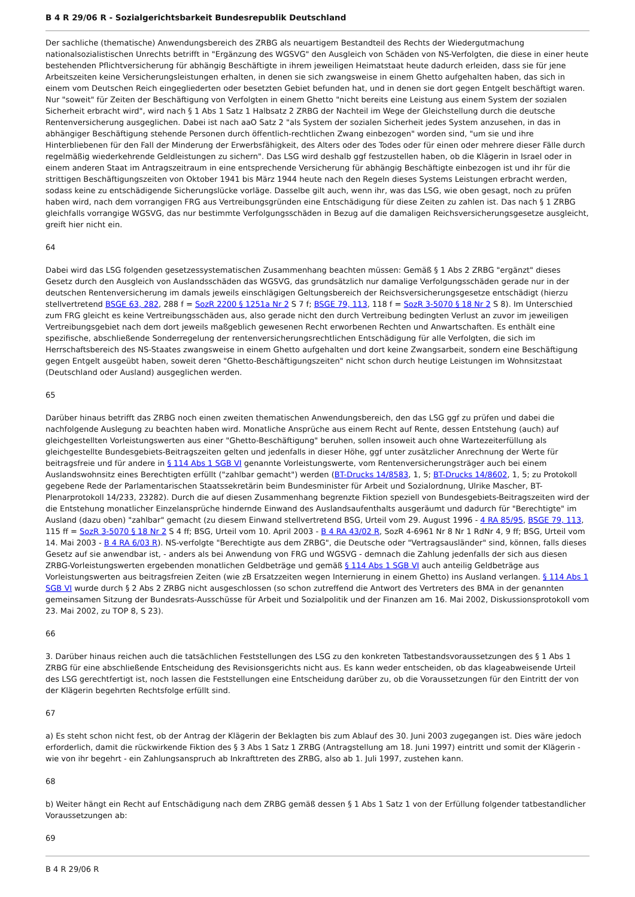B 4 R 29/06 R - Sozialgerichtsbarkeit Bundesrepublik Deutschland
Der sachliche (thematische) Anwendungsbereich des ZRBG als neuartigem Bestandteil des Rechts der Wiedergutmachung nationalsozialistischen Unrechts betrifft in "Ergänzung des WGSVG" den Ausgleich von Schäden von NS-Verfolgten, die diese in einer heute bestehenden Pflichtversicherung für abhängig Beschäftigte in ihrem jeweiligen Heimatstaat heute dadurch erleiden, dass sie für jene Arbeitszeiten keine Versicherungsleistungen erhalten, in denen sie sich zwangsweise in einem Ghetto aufgehalten haben, das sich in einem vom Deutschen Reich eingegliederten oder besetzten Gebiet befunden hat, und in denen sie dort gegen Entgelt beschäftigt waren. Nur "soweit" für Zeiten der Beschäftigung von Verfolgten in einem Ghetto "nicht bereits eine Leistung aus einem System der sozialen Sicherheit erbracht wird", wird nach § 1 Abs 1 Satz 1 Halbsatz 2 ZRBG der Nachteil im Wege der Gleichstellung durch die deutsche Rentenversicherung ausgeglichen. Dabei ist nach aaO Satz 2 "als System der sozialen Sicherheit jedes System anzusehen, in das in abhängiger Beschäftigung stehende Personen durch öffentlich-rechtlichen Zwang einbezogen" worden sind, "um sie und ihre Hinterbliebenen für den Fall der Minderung der Erwerbsfähigkeit, des Alters oder des Todes oder für einen oder mehrere dieser Fälle durch regelmäßig wiederkehrende Geldleistungen zu sichern". Das LSG wird deshalb ggf festzustellen haben, ob die Klägerin in Israel oder in einem anderen Staat im Antragszeitraum in eine entsprechende Versicherung für abhängig Beschäftigte einbezogen ist und ihr für die strittigen Beschäftigungszeiten von Oktober 1941 bis März 1944 heute nach den Regeln dieses Systems Leistungen erbracht werden, sodass keine zu entschädigende Sicherungslücke vorläge. Dasselbe gilt auch, wenn ihr, was das LSG, wie oben gesagt, noch zu prüfen haben wird, nach dem vorrangigen FRG aus Vertreibungsgründen eine Entschädigung für diese Zeiten zu zahlen ist. Das nach § 1 ZRBG gleichfalls vorrangige WGSVG, das nur bestimmte Verfolgungsschäden in Bezug auf die damaligen Reichsversicherungsgesetze ausgleicht, greift hier nicht ein.
64
Dabei wird das LSG folgenden gesetzessystematischen Zusammenhang beachten müssen: Gemäß § 1 Abs 2 ZRBG "ergänzt" dieses Gesetz durch den Ausgleich von Auslandsschäden das WGSVG, das grundsätzlich nur damalige Verfolgungsschäden gerade nur in der deutschen Rentenversicherung im damals jeweils einschlägigen Geltungsbereich der Reichsversicherungsgesetze entschädigt (hierzu stellvertretend BSGE 63, 282, 288 f = SozR 2200 § 1251a Nr 2 S 7 f; BSGE 79, 113, 118 f = SozR 3-5070 § 18 Nr 2 S 8). Im Unterschied zum FRG gleicht es keine Vertreibungsschäden aus, also gerade nicht den durch Vertreibung bedingten Verlust an zuvor im jeweiligen Vertreibungsgebiet nach dem dort jeweils maßgeblich gewesenen Recht erworbenen Rechten und Anwartschaften. Es enthält eine spezifische, abschließende Sonderregelung der rentenversicherungsrechtlichen Entschädigung für alle Verfolgten, die sich im Herrschaftsbereich des NS-Staates zwangsweise in einem Ghetto aufgehalten und dort keine Zwangsarbeit, sondern eine Beschäftigung gegen Entgelt ausgeübt haben, soweit deren "Ghetto-Beschäftigungszeiten" nicht schon durch heutige Leistungen im Wohnsitzstaat (Deutschland oder Ausland) ausgeglichen werden.
65
Darüber hinaus betrifft das ZRBG noch einen zweiten thematischen Anwendungsbereich, den das LSG ggf zu prüfen und dabei die nachfolgende Auslegung zu beachten haben wird. Monatliche Ansprüche aus einem Recht auf Rente, dessen Entstehung (auch) auf gleichgestellten Vorleistungswerten aus einer "Ghetto-Beschäftigung" beruhen, sollen insoweit auch ohne Wartezeiterfüllung als gleichgestellte Bundesgebiets-Beitragszeiten gelten und jedenfalls in dieser Höhe, ggf unter zusätzlicher Anrechnung der Werte für beitragsfreie und für andere in § 114 Abs 1 SGB VI genannte Vorleistungswerte, vom Rentenversicherungsträger auch bei einem Auslandswohnsitz eines Berechtigten erfüllt ("zahlbar gemacht") werden (BT-Drucks 14/8583, 1, 5; BT-Drucks 14/8602, 1, 5; zu Protokoll gegebene Rede der Parlamentarischen Staatssekretärin beim Bundesminister für Arbeit und Sozialordnung, Ulrike Mascher, BT-Plenarprotokoll 14/233, 23282). Durch die auf diesen Zusammenhang begrenzte Fiktion speziell von Bundesgebiets-Beitragszeiten wird der die Entstehung monatlicher Einzelansprüche hindernde Einwand des Auslandsaufenthalts ausgeräumt und dadurch für "Berechtigte" im Ausland (dazu oben) "zahlbar" gemacht (zu diesem Einwand stellvertretend BSG, Urteil vom 29. August 1996 - 4 RA 85/95, BSGE 79, 113, 115 ff = SozR 3-5070 § 18 Nr 2 S 4 ff; BSG, Urteil vom 10. April 2003 - B 4 RA 43/02 R, SozR 4-6961 Nr 8 Nr 1 RdNr 4, 9 ff; BSG, Urteil vom 14. Mai 2003 - B 4 RA 6/03 R). NS-verfolgte "Berechtigte aus dem ZRBG", die Deutsche oder "Vertragsausländer" sind, können, falls dieses Gesetz auf sie anwendbar ist, - anders als bei Anwendung von FRG und WGSVG - demnach die Zahlung jedenfalls der sich aus diesen ZRBG-Vorleistungswerten ergebenden monatlichen Geldbeträge und gemäß § 114 Abs 1 SGB VI auch anteilig Geldbeträge aus Vorleistungswerten aus beitragsfreien Zeiten (wie zB Ersatzzeiten wegen Internierung in einem Ghetto) ins Ausland verlangen. § 114 Abs 1 SGB VI wurde durch § 2 Abs 2 ZRBG nicht ausgeschlossen (so schon zutreffend die Antwort des Vertreters des BMA in der genannten gemeinsamen Sitzung der Bundesrats-Ausschüsse für Arbeit und Sozialpolitik und der Finanzen am 16. Mai 2002, Diskussionsprotokoll vom 23. Mai 2002, zu TOP 8, S 23).
66
3. Darüber hinaus reichen auch die tatsächlichen Feststellungen des LSG zu den konkreten Tatbestandsvoraussetzungen des § 1 Abs 1 ZRBG für eine abschließende Entscheidung des Revisionsgerichts nicht aus. Es kann weder entscheiden, ob das klageabweisende Urteil des LSG gerechtfertigt ist, noch lassen die Feststellungen eine Entscheidung darüber zu, ob die Voraussetzungen für den Eintritt der von der Klägerin begehrten Rechtsfolge erfüllt sind.
67
a) Es steht schon nicht fest, ob der Antrag der Klägerin der Beklagten bis zum Ablauf des 30. Juni 2003 zugegangen ist. Dies wäre jedoch erforderlich, damit die rückwirkende Fiktion des § 3 Abs 1 Satz 1 ZRBG (Antragstellung am 18. Juni 1997) eintritt und somit der Klägerin - wie von ihr begehrt - ein Zahlungsanspruch ab Inkrafttreten des ZRBG, also ab 1. Juli 1997, zustehen kann.
68
b) Weiter hängt ein Recht auf Entschädigung nach dem ZRBG gemäß dessen § 1 Abs 1 Satz 1 von der Erfüllung folgender tatbestandlicher Voraussetzungen ab:
69
B 4 R 29/06 R